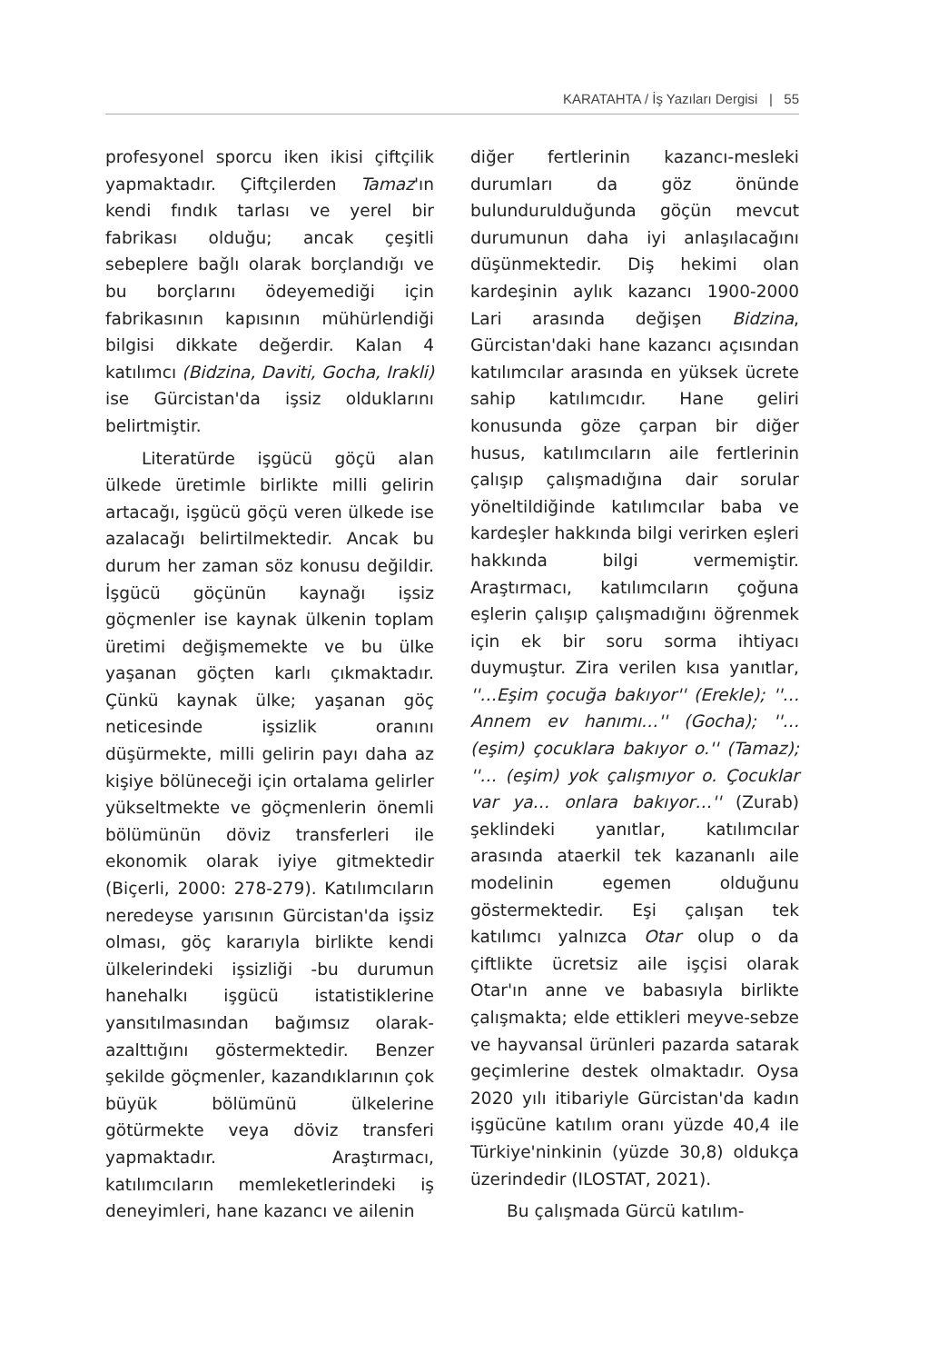KARATAHTA / İş Yazıları Dergisi | 55
profesyonel sporcu iken ikisi çiftçilik yapmaktadır. Çiftçilerden Tamaz'ın kendi fındık tarlası ve yerel bir fabrikası olduğu; ancak çeşitli sebeplere bağlı olarak borçlandığı ve bu borçlarını ödeyemediği için fabrikasının kapısının mühürlendiği bilgisi dikkate değerdir. Kalan 4 katılımcı (Bidzina, Daviti, Gocha, Irakli) ise Gürcistan'da işsiz olduklarını belirtmiştir.
Literatürde işgücü göçü alan ülkede üretimle birlikte milli gelirin artacağı, işgücü göçü veren ülkede ise azalacağı belirtilmektedir. Ancak bu durum her zaman söz konusu değildir. İşgücü göçünün kaynağı işsiz göçmenler ise kaynak ülkenin toplam üretimi değişmemekte ve bu ülke yaşanan göçten karlı çıkmaktadır. Çünkü kaynak ülke; yaşanan göç neticesinde işsizlik oranını düşürmekte, milli gelirin payı daha az kişiye bölüneceği için ortalama gelirler yükseltmekte ve göçmenlerin önemli bölümünün döviz transferleri ile ekonomik olarak iyiye gitmektedir (Biçerli, 2000: 278-279). Katılımcıların neredeyse yarısının Gürcistan'da işsiz olması, göç kararıyla birlikte kendi ülkelerindeki işsizliği -bu durumun hanehalkı işgücü istatistiklerine yansıtılmasından bağımsız olarak- azalttığını göstermektedir. Benzer şekilde göçmenler, kazandıklarının çok büyük bölümünü ülkelerine götürmekte veya döviz transferi yapmaktadır. Araştırmacı, katılımcıların memleketlerindeki iş deneyimleri, hane kazancı ve ailenin
diğer fertlerinin kazancı-mesleki durumları da göz önünde bulundurulduğunda göçün mevcut durumunun daha iyi anlaşılacağını düşünmektedir. Diş hekimi olan kardeşinin aylık kazancı 1900-2000 Lari arasında değişen Bidzina, Gürcistan'daki hane kazancı açısından katılımcılar arasında en yüksek ücrete sahip katılımcıdır. Hane geliri konusunda göze çarpan bir diğer husus, katılımcıların aile fertlerinin çalışıp çalışmadığına dair sorular yöneltildiğinde katılımcılar baba ve kardeşler hakkında bilgi verirken eşleri hakkında bilgi vermemiştir. Araştırmacı, katılımcıların çoğuna eşlerin çalışıp çalışmadığını öğrenmek için ek bir soru sorma ihtiyacı duymuştur. Zira verilen kısa yanıtlar, ''…Eşim çocuğa bakıyor'' (Erekle); ''… Annem ev hanımı…'' (Gocha); ''…(eşim) çocuklara bakıyor o.'' (Tamaz); ''… (eşim) yok çalışmıyor o. Çocuklar var ya… onlara bakıyor…'' (Zurab) şeklindeki yanıtlar, katılımcılar arasında ataerkil tek kazananlı aile modelinin egemen olduğunu göstermektedir. Eşi çalışan tek katılımcı yalnızca Otar olup o da çiftlikte ücretsiz aile işçisi olarak Otar'ın anne ve babasıyla birlikte çalışmakta; elde ettikleri meyve-sebze ve hayvansal ürünleri pazarda satarak geçimlerine destek olmaktadır. Oysa 2020 yılı itibariyle Gürcistan'da kadın işgücüne katılım oranı yüzde 40,4 ile Türkiye'ninkinin (yüzde 30,8) oldukça üzerindedir (ILOSTAT, 2021).
Bu çalışmada Gürcü katılım-